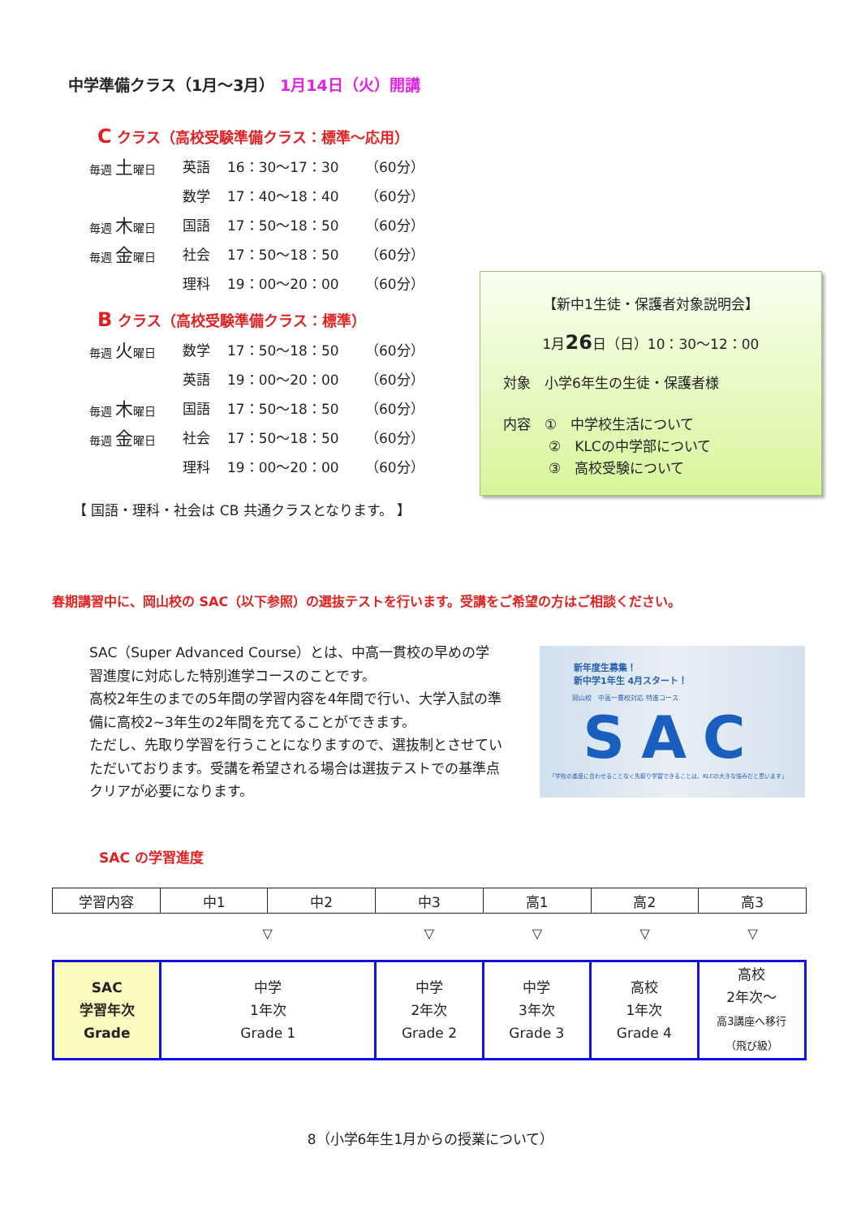中学準備クラス（1月～3月） 1月14日（火）開講
C クラス（高校受験準備クラス：標準～応用）
毎週 土曜日 英語 16：30～17：30 （60分）
数学 17：40～18：40 （60分）
毎週 木曜日 国語 17：50～18：50 （60分）
毎週 金曜日 社会 17：50～18：50 （60分）
理科 19：00～20：00 （60分）
B クラス（高校受験準備クラス：標準）
毎週 火曜日 数学 17：50～18：50 （60分）
英語 19：00～20：00 （60分）
毎週 木曜日 国語 17：50～18：50 （60分）
毎週 金曜日 社会 17：50～18：50 （60分）
理科 19：00～20：00 （60分）
【 国語・理科・社会は CB 共通クラスとなります。 】
【新中1生徒・保護者対象説明会】
1月26日（日）10：30～12：00
対象　小学6年生の生徒・保護者様
内容　①　中学校生活について
②　KLCの中学部について
③　高校受験について
春期講習中に、岡山校の SAC（以下参照）の選抜テストを行います。受講をご希望の方はご相談ください。
SAC（Super Advanced Course）とは、中高一貫校の早めの学習進度に対応した特別進学コースのことです。
高校2年生のまでの5年間の学習内容を4年間で行い、大学入試の準備に高校2~3年生の2年間を充てることができます。
ただし、先取り学習を行うことになりますので、選抜制とさせていただいております。受講を希望される場合は選抜テストでの基準点クリアが必要になります。
新年度生募集！
新中学1年生 4月スタート！
岡山校　中高一貫校対応 特進コース
SAC
「学校の進度に合わせることなく先取り学習できることは、KLCの大きな強みだと思います」
SAC の学習進度
| 学習内容 | 中1 | 中2 | 中3 | 高1 | 高2 | 高3 |
| | ▽ | ▽ | ▽ | ▽ | ▽ |
| SAC 学習年次 Grade | 中学 1年次 Grade 1 | 中学 2年次 Grade 2 | 中学 3年次 Grade 3 | 高校 1年次 Grade 4 | 高校 2年次～ 高3講座へ移行 （飛び級） |
8（小学6年生1月からの授業について）